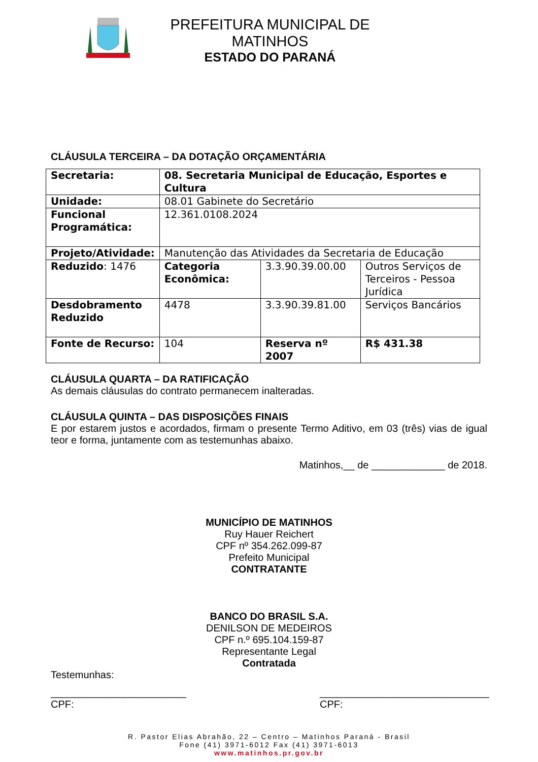PREFEITURA MUNICIPAL DE MATINHOS
ESTADO DO PARANÁ
CLÁUSULA TERCEIRA – DA DOTAÇÃO ORÇAMENTÁRIA
| Secretaria: | 08. Secretaria Municipal de Educação, Esportes e Cultura | | |
| Unidade: | 08.01 Gabinete do Secretário | | |
| Funcional Programática: | 12.361.0108.2024 | | |
| Projeto/Atividade: | Manutenção das Atividades da Secretaria de Educação | | |
| Reduzido : 1476 | Categoria Econômica: | 3.3.90.39.00.00 | Outros Serviços de Terceiros - Pessoa Jurídica |
| Desdobramento Reduzido | 4478 | 3.3.90.39.81.00 | Serviços Bancários |
| Fonte de Recurso: | 104 | Reserva nº 2007 | R$ 431.38 |
CLÁUSULA QUARTA – DA RATIFICAÇÃO
As demais cláusulas do contrato permanecem inalteradas.
CLÁUSULA QUINTA – DAS DISPOSIÇÕES FINAIS
E por estarem justos e acordados, firmam o presente Termo Aditivo, em 03 (três) vias de igual teor e forma, juntamente com as testemunhas abaixo.
Matinhos,__ de _____________ de 2018.
MUNICÍPIO DE MATINHOS
Ruy Hauer Reichert
CPF nº 354.262.099-87
Prefeito Municipal
CONTRATANTE
BANCO DO BRASIL S.A.
DENILSON DE MEDEIROS
CPF n.º 695.104.159-87
Representante Legal
Contratada
Testemunhas:
________________________
CPF:
______________________________
CPF:
R. Pastor Elias Abrahão, 22 – Centro – Matinhos Paraná - Brasil
Fone (41) 3971-6012 Fax (41) 3971-6013
www.matinhos.pr.gov.br